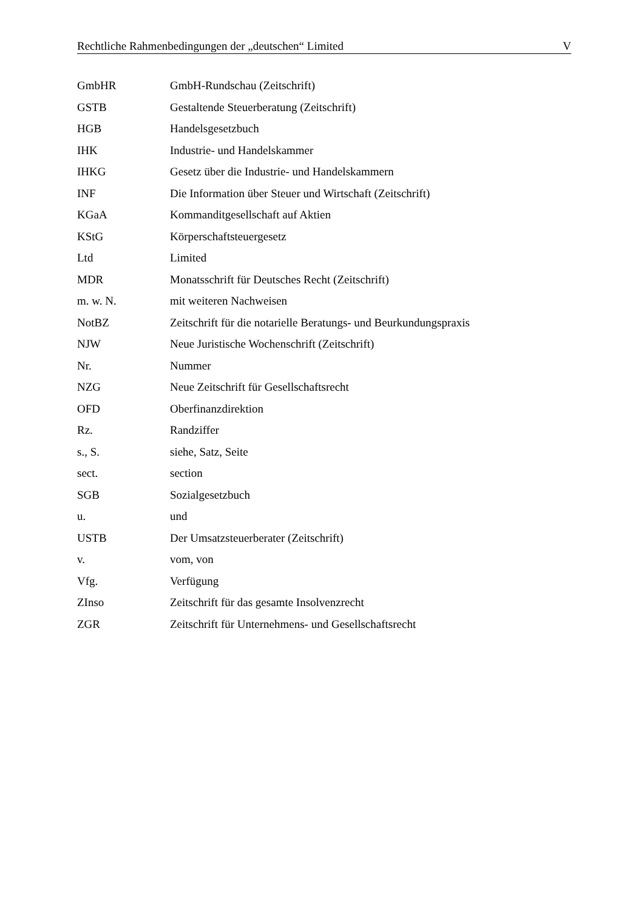Rechtliche Rahmenbedingungen der „deutschen“ Limited V
GmbHR GmbH-Rundschau (Zeitschrift)
GSTB Gestaltende Steuerberatung (Zeitschrift)
HGB Handelsgesetzbuch
IHK Industrie- und Handelskammer
IHKG Gesetz über die Industrie- und Handelskammern
INF Die Information über Steuer und Wirtschaft (Zeitschrift)
KGaA Kommanditgesellschaft auf Aktien
KStG Körperschaftsteuergesetz
Ltd Limited
MDR Monatsschrift für Deutsches Recht (Zeitschrift)
m. w. N. mit weiteren Nachweisen
NotBZ Zeitschrift für die notarielle Beratungs- und Beurkundungspraxis
NJW Neue Juristische Wochenschrift (Zeitschrift)
Nr. Nummer
NZG Neue Zeitschrift für Gesellschaftsrecht
OFD Oberfinanzdirektion
Rz. Randziffer
s., S. siehe, Satz, Seite
sect. section
SGB Sozialgesetzbuch
u. und
USTB Der Umsatzsteuerberater (Zeitschrift)
v. vom, von
Vfg. Verfügung
ZInso Zeitschrift für das gesamte Insolvenzrecht
ZGR Zeitschrift für Unternehmens- und Gesellschaftsrecht